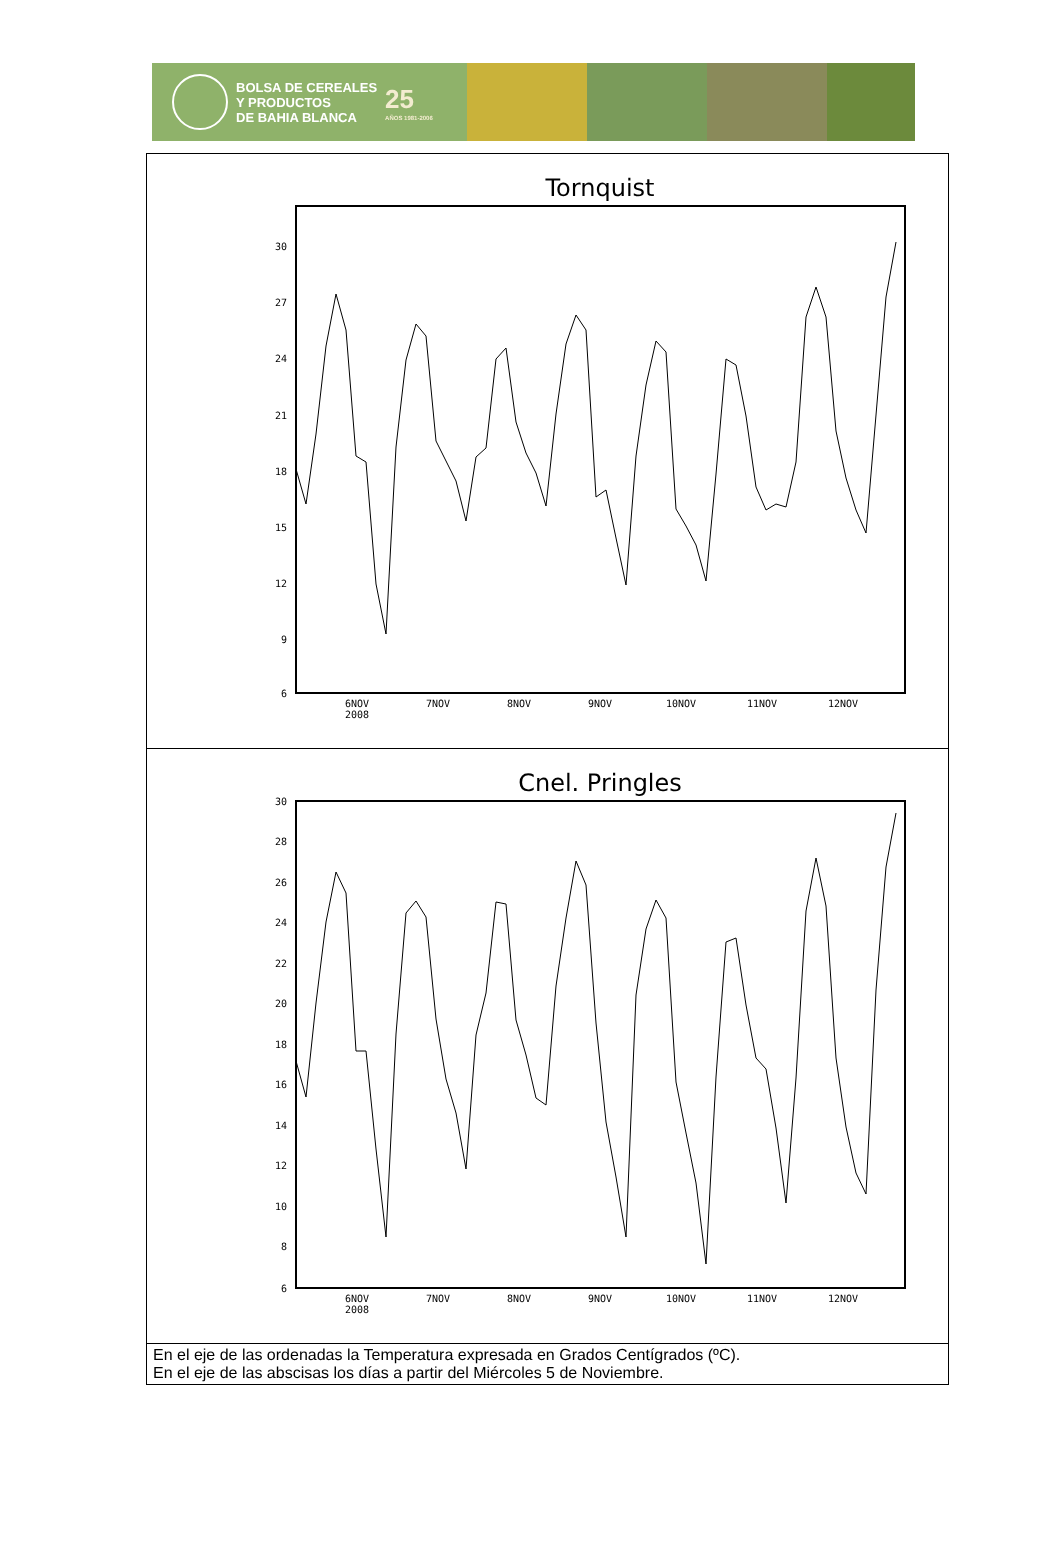BOLSA DE CEREALES
Y PRODUCTOS
DE BAHIA BLANCA
25
AÑOS 1981-2006
| Tornquist 30 27 24 21 18 15 12 9 6 6NOV 2008 7NOV 8NOV 9NOV 10NOV 11NOV 12NOV |
| Cnel. Pringles 30 28 26 24 22 20 18 16 14 12 10 8 6 6NOV 2008 7NOV 8NOV 9NOV 10NOV 11NOV 12NOV |
| En el eje de las ordenadas la Temperatura expresada en Grados Centígrados (ºC). En el eje de las abscisas los días a partir del Miércoles 5 de Noviembre. |